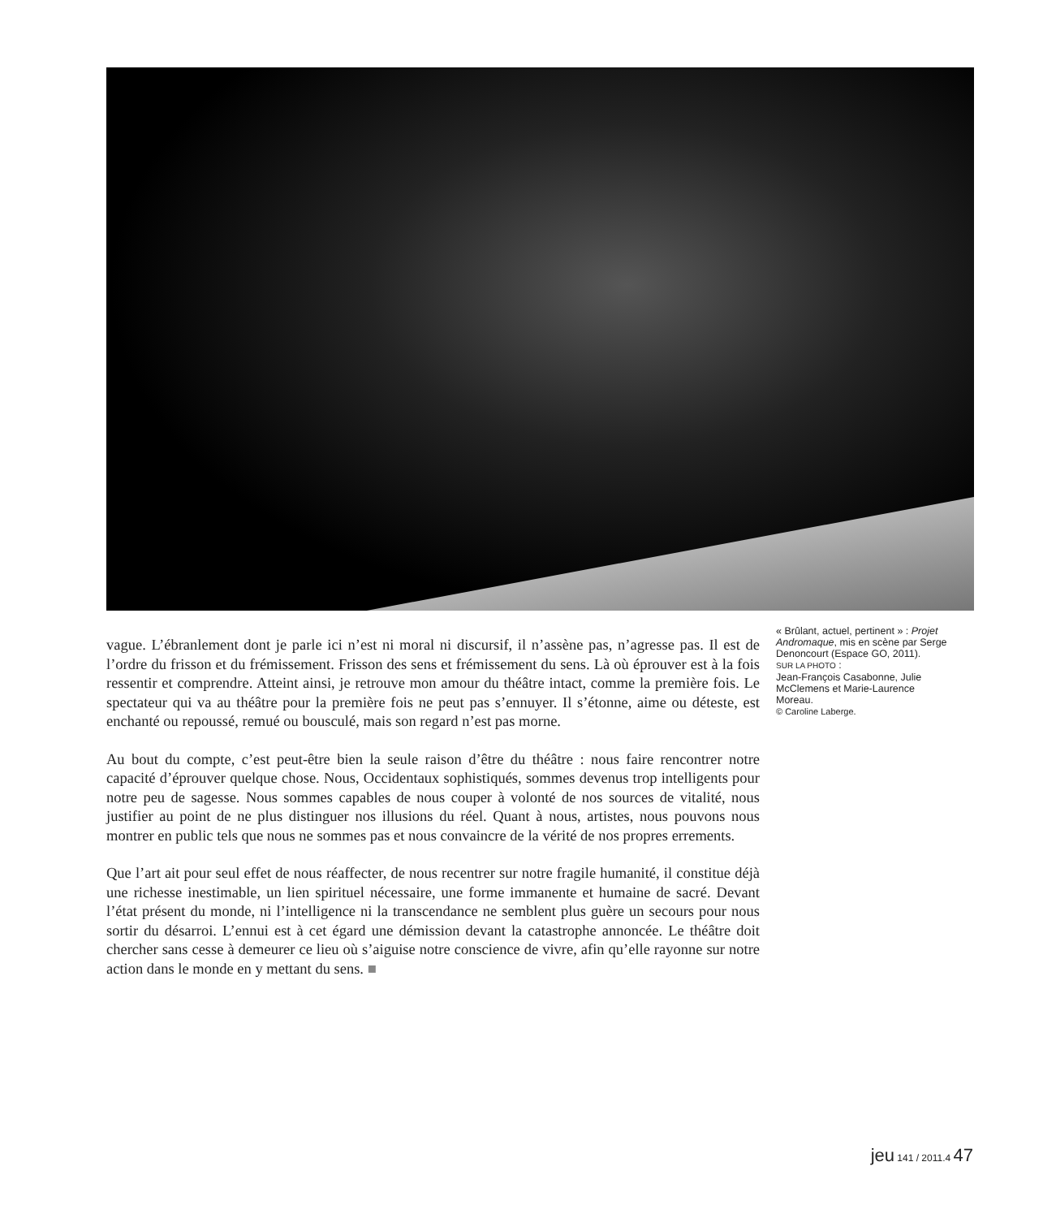vague. L’ébranlement dont je parle ici n’est ni moral ni discursif, il n’assène pas, n’agresse pas. Il est de l’ordre du frisson et du frémissement. Frisson des sens et frémissement du sens. Là où éprouver est à la fois ressentir et comprendre. Atteint ainsi, je retrouve mon amour du théâtre intact, comme la première fois. Le spectateur qui va au théâtre pour la première fois ne peut pas s’ennuyer. Il s’étonne, aime ou déteste, est enchanté ou repoussé, remué ou bousculé, mais son regard n’est pas morne.
Au bout du compte, c’est peut-être bien la seule raison d’être du théâtre : nous faire rencontrer notre capacité d’éprouver quelque chose. Nous, Occidentaux sophistiqués, sommes devenus trop intelligents pour notre peu de sagesse. Nous sommes capables de nous couper à volonté de nos sources de vitalité, nous justifier au point de ne plus distinguer nos illusions du réel. Quant à nous, artistes, nous pouvons nous montrer en public tels que nous ne sommes pas et nous convaincre de la vérité de nos propres errements.
Que l’art ait pour seul effet de nous réaffecter, de nous recentrer sur notre fragile humanité, il constitue déjà une richesse inestimable, un lien spirituel nécessaire, une forme immanente et humaine de sacré. Devant l’état présent du monde, ni l’intelligence ni la transcendance ne semblent plus guère un secours pour nous sortir du désarroi. L’ennui est à cet égard une démission devant la catastrophe annoncée. Le théâtre doit chercher sans cesse à demeurer ce lieu où s’aiguise notre conscience de vivre, afin qu’elle rayonne sur notre action dans le monde en y mettant du sens. ■
« Brûlant, actuel, pertinent » : Projet Andromaque, mis en scène par Serge Denoncourt (Espace GO, 2011).
SUR LA PHOTO :
Jean-François Casabonne, Julie McClemens et Marie-Laurence Moreau.
© Caroline Laberge.
jeu 141 / 2011.4 47